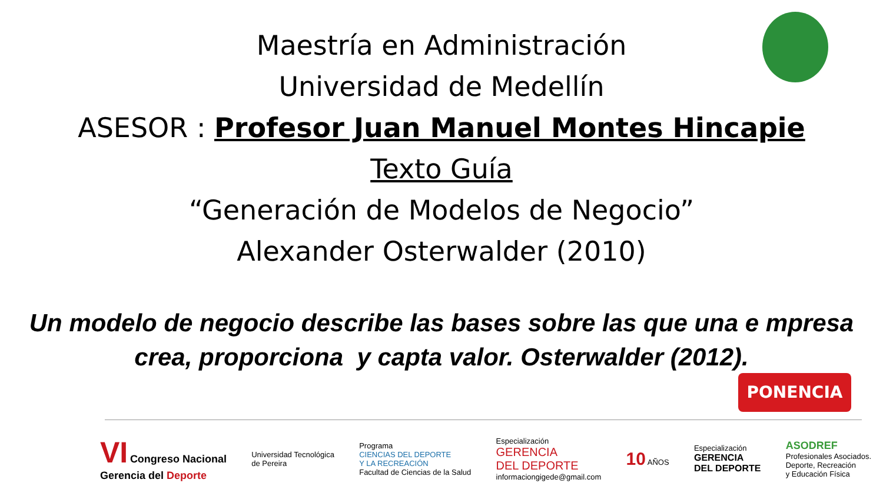Maestría en Administración
Universidad de Medellín
ASESOR : Profesor Juan Manuel Montes Hincapie
Texto Guía
“Generación de Modelos de Negocio”
Alexander Osterwalder (2010)
Un modelo de negocio describe las bases sobre las que una e mpresa crea, proporciona y capta valor. Osterwalder (2012).
PONENCIA
VI Congreso Nacional
Gerencia del Deporte
Universidad Tecnológica
de Pereira
Programa
CIENCIAS DEL DEPORTE
Y LA RECREACIÓN
Facultad de Ciencias de la Salud
Especialización
GERENCIA
DEL DEPORTE
informaciongigede@gmail.com
10 AÑOS
Especialización
GERENCIA
DEL DEPORTE
ASODREF
Profesionales Asociados.
Deporte, Recreación
y Educación Física